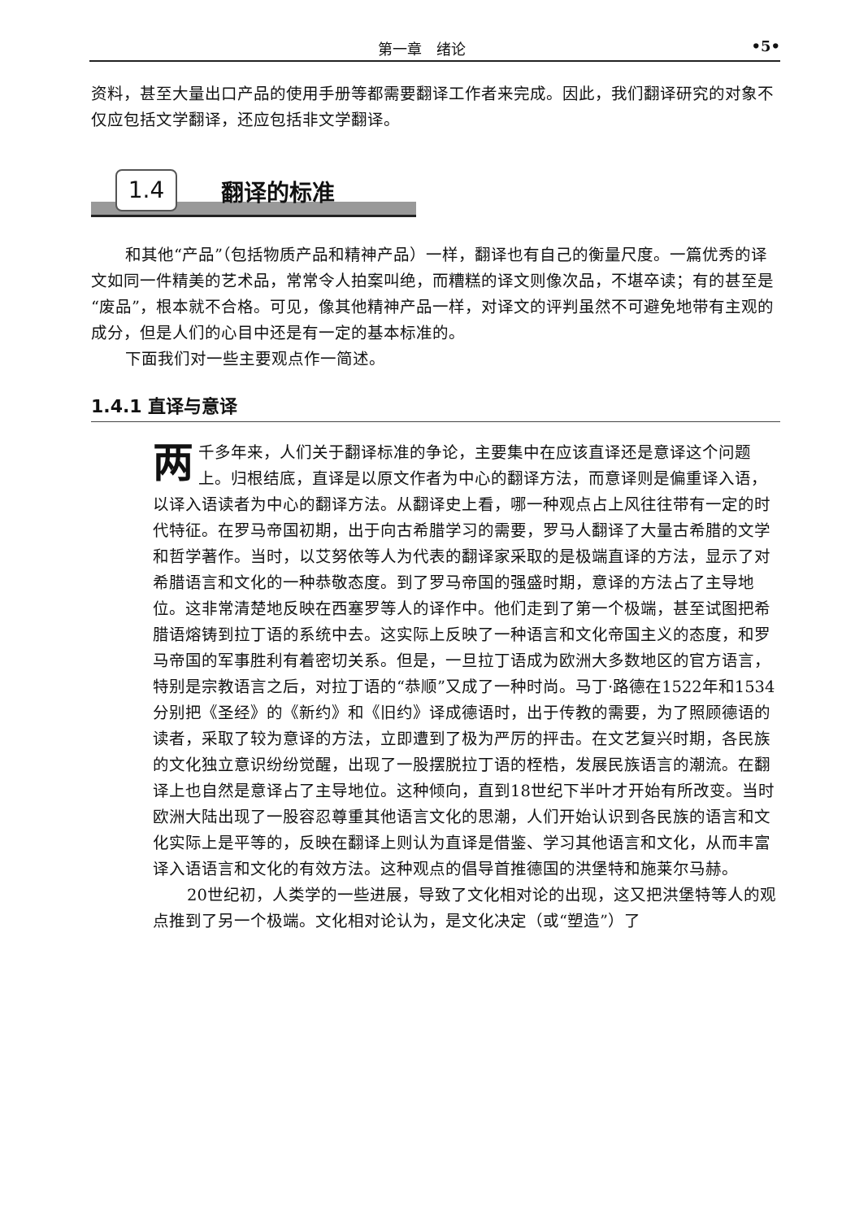第一章　绪论 •5•
资料，甚至大量出口产品的使用手册等都需要翻译工作者来完成。因此，我们翻译研究的对象不仅应包括文学翻译，还应包括非文学翻译。
1.4 翻译的标准
和其他“产品”（包括物质产品和精神产品）一样，翻译也有自己的衡量尺度。一篇优秀的译文如同一件精美的艺术品，常常令人拍案叫绝，而糟糕的译文则像次品，不堪卒读；有的甚至是“废品”，根本就不合格。可见，像其他精神产品一样，对译文的评判虽然不可避免地带有主观的成分，但是人们的心目中还是有一定的基本标准的。
下面我们对一些主要观点作一简述。
1.4.1 直译与意译
两千多年来，人们关于翻译标准的争论，主要集中在应该直译还是意译这个问题上。归根结底，直译是以原文作者为中心的翻译方法，而意译则是偏重译入语，以译入语读者为中心的翻译方法。从翻译史上看，哪一种观点占上风往往带有一定的时代特征。在罗马帝国初期，出于向古希腊学习的需要，罗马人翻译了大量古希腊的文学和哲学著作。当时，以艾努依等人为代表的翻译家采取的是极端直译的方法，显示了对希腊语言和文化的一种恭敬态度。到了罗马帝国的强盛时期，意译的方法占了主导地位。这非常清楚地反映在西塞罗等人的译作中。他们走到了第一个极端，甚至试图把希腊语熔铸到拉丁语的系统中去。这实际上反映了一种语言和文化帝国主义的态度，和罗马帝国的军事胜利有着密切关系。但是，一旦拉丁语成为欧洲大多数地区的官方语言，特别是宗教语言之后，对拉丁语的“恭顺”又成了一种时尚。马丁·路德在1522年和1534分别把《圣经》的《新约》和《旧约》译成德语时，出于传教的需要，为了照顾德语的读者，采取了较为意译的方法，立即遭到了极为严厉的抨击。在文艺复兴时期，各民族的文化独立意识纷纷觉醒，出现了一股摆脱拉丁语的桎梏，发展民族语言的潮流。在翻译上也自然是意译占了主导地位。这种倾向，直到18世纪下半叶才开始有所改变。当时欧洲大陆出现了一股容忍尊重其他语言文化的思潮，人们开始认识到各民族的语言和文化实际上是平等的，反映在翻译上则认为直译是借鉴、学习其他语言和文化，从而丰富译入语语言和文化的有效方法。这种观点的倡导首推德国的洪堡特和施莱尔马赫。
20世纪初，人类学的一些进展，导致了文化相对论的出现，这又把洪堡特等人的观点推到了另一个极端。文化相对论认为，是文化决定（或“塑造”）了